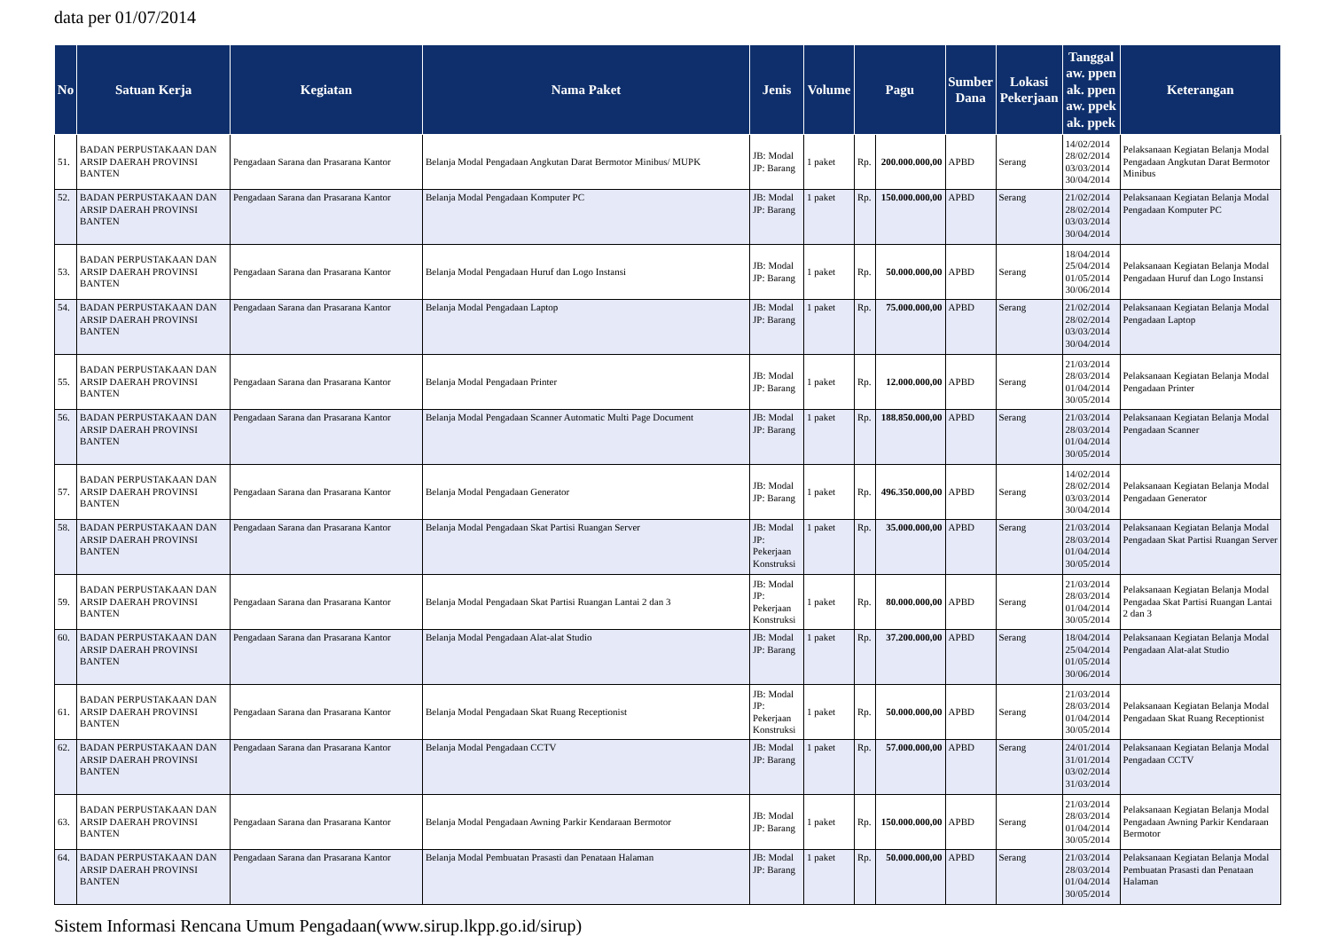data per 01/07/2014
| No | Satuan Kerja | Kegiatan | Nama Paket | Jenis | Volume | Pagu | | Sumber Dana | Lokasi Pekerjaan | Tanggal aw. ppen ak. ppen aw. ppek ak. ppek | Keterangan |
| --- | --- | --- | --- | --- | --- | --- | --- | --- | --- | --- | --- |
| 51. | BADAN PERPUSTAKAAN DAN ARSIP DAERAH PROVINSI BANTEN | Pengadaan Sarana dan Prasarana Kantor | Belanja Modal Pengadaan Angkutan Darat Bermotor Minibus/ MUPK | JB: Modal JP: Barang | 1 paket | Rp. | 200.000.000,00 | APBD | Serang | 14/02/2014 28/02/2014 03/03/2014 30/04/2014 | Pelaksanaan Kegiatan Belanja Modal Pengadaan Angkutan Darat Bermotor Minibus |
| 52. | BADAN PERPUSTAKAAN DAN ARSIP DAERAH PROVINSI BANTEN | Pengadaan Sarana dan Prasarana Kantor | Belanja Modal Pengadaan Komputer PC | JB: Modal JP: Barang | 1 paket | Rp. | 150.000.000,00 | APBD | Serang | 21/02/2014 28/02/2014 03/03/2014 30/04/2014 | Pelaksanaan Kegiatan Belanja Modal Pengadaan Komputer PC |
| 53. | BADAN PERPUSTAKAAN DAN ARSIP DAERAH PROVINSI BANTEN | Pengadaan Sarana dan Prasarana Kantor | Belanja Modal Pengadaan Huruf dan Logo Instansi | JB: Modal JP: Barang | 1 paket | Rp. | 50.000.000,00 | APBD | Serang | 18/04/2014 25/04/2014 01/05/2014 30/06/2014 | Pelaksanaan Kegiatan Belanja Modal Pengadaan Huruf dan Logo Instansi |
| 54. | BADAN PERPUSTAKAAN DAN ARSIP DAERAH PROVINSI BANTEN | Pengadaan Sarana dan Prasarana Kantor | Belanja Modal Pengadaan Laptop | JB: Modal JP: Barang | 1 paket | Rp. | 75.000.000,00 | APBD | Serang | 21/02/2014 28/02/2014 03/03/2014 30/04/2014 | Pelaksanaan Kegiatan Belanja Modal Pengadaan Laptop |
| 55. | BADAN PERPUSTAKAAN DAN ARSIP DAERAH PROVINSI BANTEN | Pengadaan Sarana dan Prasarana Kantor | Belanja Modal Pengadaan Printer | JB: Modal JP: Barang | 1 paket | Rp. | 12.000.000,00 | APBD | Serang | 21/03/2014 28/03/2014 01/04/2014 30/05/2014 | Pelaksanaan Kegiatan Belanja Modal Pengadaan Printer |
| 56. | BADAN PERPUSTAKAAN DAN ARSIP DAERAH PROVINSI BANTEN | Pengadaan Sarana dan Prasarana Kantor | Belanja Modal Pengadaan Scanner Automatic Multi Page Document | JB: Modal JP: Barang | 1 paket | Rp. | 188.850.000,00 | APBD | Serang | 21/03/2014 28/03/2014 01/04/2014 30/05/2014 | Pelaksanaan Kegiatan Belanja Modal Pengadaan Scanner |
| 57. | BADAN PERPUSTAKAAN DAN ARSIP DAERAH PROVINSI BANTEN | Pengadaan Sarana dan Prasarana Kantor | Belanja Modal Pengadaan Generator | JB: Modal JP: Barang | 1 paket | Rp. | 496.350.000,00 | APBD | Serang | 14/02/2014 28/02/2014 03/03/2014 30/04/2014 | Pelaksanaan Kegiatan Belanja Modal Pengadaan Generator |
| 58. | BADAN PERPUSTAKAAN DAN ARSIP DAERAH PROVINSI BANTEN | Pengadaan Sarana dan Prasarana Kantor | Belanja Modal Pengadaan Skat Partisi Ruangan Server | JB: Modal JP: Pekerjaan Konstruksi | 1 paket | Rp. | 35.000.000,00 | APBD | Serang | 21/03/2014 28/03/2014 01/04/2014 30/05/2014 | Pelaksanaan Kegiatan Belanja Modal Pengadaan Skat Partisi Ruangan Server |
| 59. | BADAN PERPUSTAKAAN DAN ARSIP DAERAH PROVINSI BANTEN | Pengadaan Sarana dan Prasarana Kantor | Belanja Modal Pengadaan Skat Partisi Ruangan Lantai 2 dan 3 | JB: Modal JP: Pekerjaan Konstruksi | 1 paket | Rp. | 80.000.000,00 | APBD | Serang | 21/03/2014 28/03/2014 01/04/2014 30/05/2014 | Pelaksanaan Kegiatan Belanja Modal Pengadaa Skat Partisi Ruangan Lantai 2 dan 3 |
| 60. | BADAN PERPUSTAKAAN DAN ARSIP DAERAH PROVINSI BANTEN | Pengadaan Sarana dan Prasarana Kantor | Belanja Modal Pengadaan Alat-alat Studio | JB: Modal JP: Barang | 1 paket | Rp. | 37.200.000,00 | APBD | Serang | 18/04/2014 25/04/2014 01/05/2014 30/06/2014 | Pelaksanaan Kegiatan Belanja Modal Pengadaan Alat-alat Studio |
| 61. | BADAN PERPUSTAKAAN DAN ARSIP DAERAH PROVINSI BANTEN | Pengadaan Sarana dan Prasarana Kantor | Belanja Modal Pengadaan Skat Ruang Receptionist | JB: Modal JP: Pekerjaan Konstruksi | 1 paket | Rp. | 50.000.000,00 | APBD | Serang | 21/03/2014 28/03/2014 01/04/2014 30/05/2014 | Pelaksanaan Kegiatan Belanja Modal Pengadaan Skat Ruang Receptionist |
| 62. | BADAN PERPUSTAKAAN DAN ARSIP DAERAH PROVINSI BANTEN | Pengadaan Sarana dan Prasarana Kantor | Belanja Modal Pengadaan CCTV | JB: Modal JP: Barang | 1 paket | Rp. | 57.000.000,00 | APBD | Serang | 24/01/2014 31/01/2014 03/02/2014 31/03/2014 | Pelaksanaan Kegiatan Belanja Modal Pengadaan CCTV |
| 63. | BADAN PERPUSTAKAAN DAN ARSIP DAERAH PROVINSI BANTEN | Pengadaan Sarana dan Prasarana Kantor | Belanja Modal Pengadaan Awning Parkir Kendaraan Bermotor | JB: Modal JP: Barang | 1 paket | Rp. | 150.000.000,00 | APBD | Serang | 21/03/2014 28/03/2014 01/04/2014 30/05/2014 | Pelaksanaan Kegiatan Belanja Modal Pengadaan Awning Parkir Kendaraan Bermotor |
| 64. | BADAN PERPUSTAKAAN DAN ARSIP DAERAH PROVINSI BANTEN | Pengadaan Sarana dan Prasarana Kantor | Belanja Modal Pembuatan Prasasti dan Penataan Halaman | JB: Modal JP: Barang | 1 paket | Rp. | 50.000.000,00 | APBD | Serang | 21/03/2014 28/03/2014 01/04/2014 30/05/2014 | Pelaksanaan Kegiatan Belanja Modal Pembuatan Prasasti dan Penataan Halaman |
Sistem Informasi Rencana Umum Pengadaan(www.sirup.lkpp.go.id/sirup)